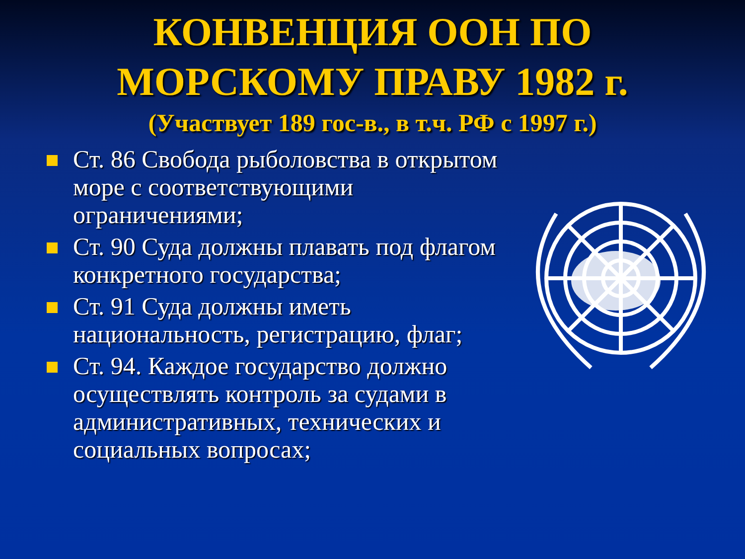КОНВЕНЦИЯ ООН ПО
МОРСКОМУ ПРАВУ 1982 г.
(Участвует 189 гос-в., в т.ч. РФ с 1997 г.)
Ст. 86 Свобода рыболовства в открытом море с соответствующими ограничениями;
Ст. 90 Суда должны плавать под флагом конкретного государства;
Ст. 91 Суда должны иметь национальность, регистрацию, флаг;
Ст. 94. Каждое государство должно осуществлять контроль за судами в административных, технических и социальных вопросах;